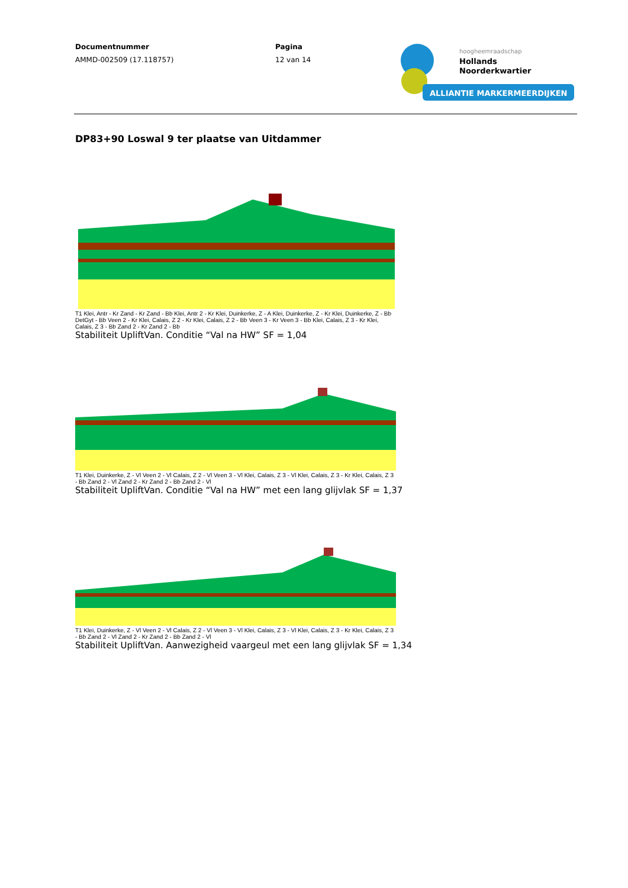Documentnummer
AMMD-002509 (17.118757)
Pagina
12 van 14
hoogheemraadschap
Hollands
Noorderkwartier
ALLIANTIE MARKERMEERDIJKEN
DP83+90 Loswal 9 ter plaatse van Uitdammer
T1 Klei, Antr - Kr Zand - Kr Zand - Bb Klei, Antr 2 - Kr Klei, Duinkerke, Z - A Klei, Duinkerke, Z - Kr Klei, Duinkerke, Z - Bb DetGyt - Bb Veen 2 - Kr Klei, Calais, Z 2 - Kr Klei, Calais, Z 2 - Bb Veen 3 - Kr Veen 3 - Bb Klei, Calais, Z 3 - Kr Klei, Calais, Z 3 - Bb Zand 2 - Kr Zand 2 - Bb
Stabiliteit UpliftVan. Conditie “Val na HW” SF = 1,04
T1 Klei, Duinkerke, Z - Vl Veen 2 - Vl Calais, Z 2 - Vl Veen 3 - Vl Klei, Calais, Z 3 - Vl Klei, Calais, Z 3 - Kr Klei, Calais, Z 3 - Bb Zand 2 - Vl Zand 2 - Kr Zand 2 - Bb Zand 2 - Vl
Stabiliteit UpliftVan. Conditie “Val na HW” met een lang glijvlak SF = 1,37
T1 Klei, Duinkerke, Z - Vl Veen 2 - Vl Calais, Z 2 - Vl Veen 3 - Vl Klei, Calais, Z 3 - Vl Klei, Calais, Z 3 - Kr Klei, Calais, Z 3 - Bb Zand 2 - Vl Zand 2 - Kr Zand 2 - Bb Zand 2 - Vl
Stabiliteit UpliftVan. Aanwezigheid vaargeul met een lang glijvlak SF = 1,34